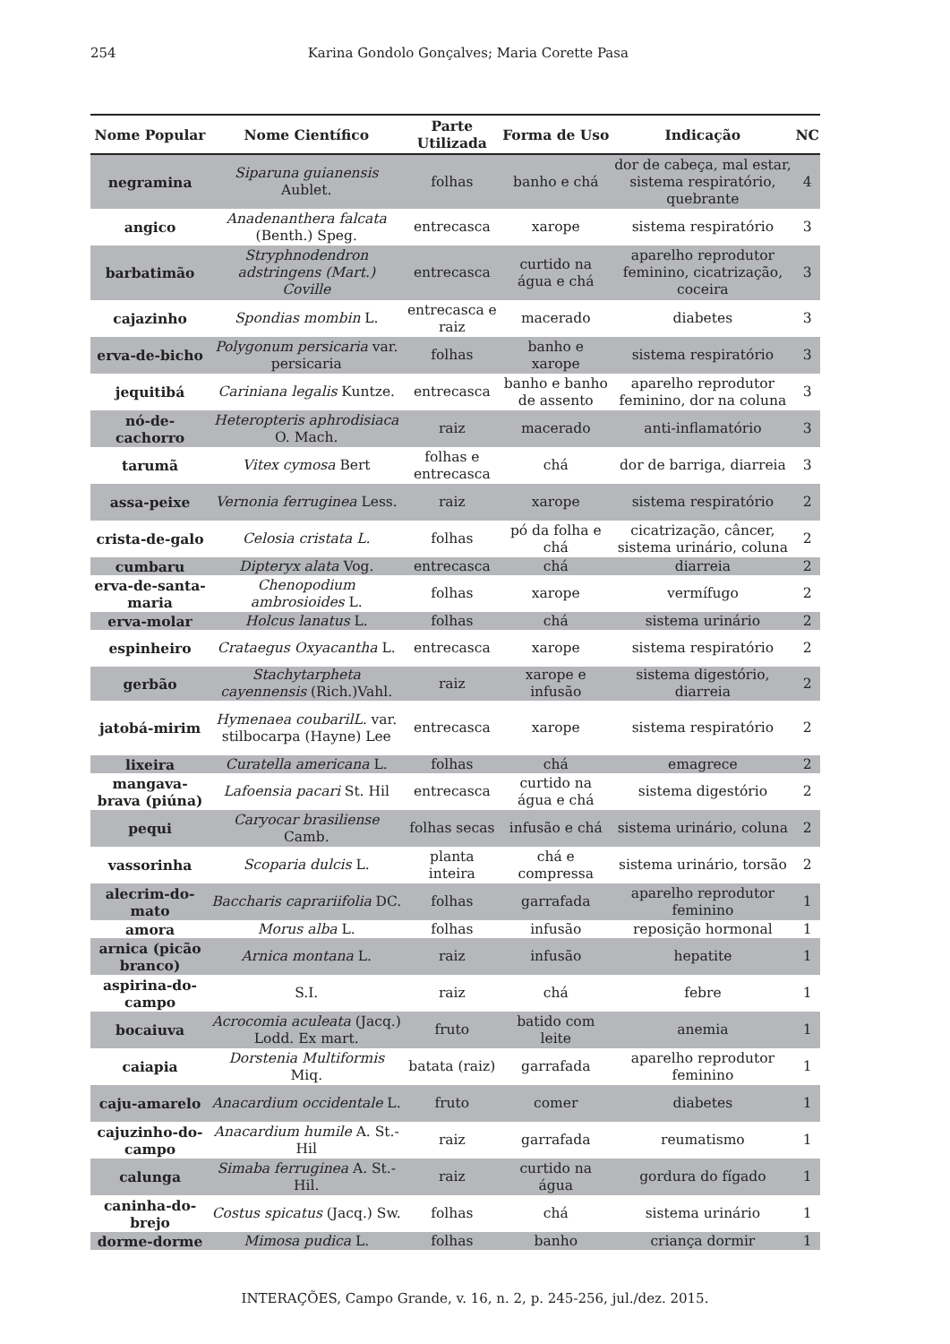254 Karina Gondolo Gonçalves; Maria Corette Pasa
| Nome Popular | Nome Científico | Parte Utilizada | Forma de Uso | Indicação | NC |
| --- | --- | --- | --- | --- | --- |
| negramina | Siparuna guianensis Aublet. | folhas | banho e chá | dor de cabeça, mal estar, sistema respiratório, quebrante | 4 |
| angico | Anadenanthera falcata (Benth.) Speg. | entrecasca | xarope | sistema respiratório | 3 |
| barbatimão | Stryphnodendron adstringens (Mart.) Coville | entrecasca | curtido na água e chá | aparelho reprodutor feminino, cicatrização, coceira | 3 |
| cajazinho | Spondias mombin L. | entrecasca e raiz | macerado | diabetes | 3 |
| erva-de-bicho | Polygonum persicaria var. persicaria | folhas | banho e xarope | sistema respiratório | 3 |
| jequitibá | Cariniana legalis Kuntze. | entrecasca | banho e banho de assento | aparelho reprodutor feminino, dor na coluna | 3 |
| nó-de-cachorro | Heteropteris aphrodisiaca O. Mach. | raiz | macerado | anti-inflamatório | 3 |
| tarumã | Vitex cymosa Bert | folhas e entrecasca | chá | dor de barriga, diarreia | 3 |
| assa-peixe | Vernonia ferruginea Less. | raiz | xarope | sistema respiratório | 2 |
| crista-de-galo | Celosia cristata L. | folhas | pó da folha e chá | cicatrização, câncer, sistema urinário, coluna | 2 |
| cumbaru | Dipteryx alata Vog. | entrecasca | chá | diarreia | 2 |
| erva-de-santa-maria | Chenopodium ambrosioides L. | folhas | xarope | vermífugo | 2 |
| erva-molar | Holcus lanatus L. | folhas | chá | sistema urinário | 2 |
| espinheiro | Crataegus Oxyacantha L. | entrecasca | xarope | sistema respiratório | 2 |
| gerbão | Stachytarpheta cayennensis (Rich.)Vahl. | raiz | xarope e infusão | sistema digestório, diarreia | 2 |
| jatobá-mirim | Hymenaea coubarilL. var. stilbocarpa (Hayne) Lee | entrecasca | xarope | sistema respiratório | 2 |
| lixeira | Curatella americana L. | folhas | chá | emagrece | 2 |
| mangava-brava (piúna) | Lafoensia pacari St. Hil | entrecasca | curtido na água e chá | sistema digestório | 2 |
| pequi | Caryocar brasiliense Camb. | folhas secas | infusão e chá | sistema urinário, coluna | 2 |
| vassorinha | Scoparia dulcis L. | planta inteira | chá e compressa | sistema urinário, torsão | 2 |
| alecrim-do-mato | Baccharis caprariifolia DC. | folhas | garrafada | aparelho reprodutor feminino | 1 |
| amora | Morus alba L. | folhas | infusão | reposição hormonal | 1 |
| arnica (picão branco) | Arnica montana L. | raiz | infusão | hepatite | 1 |
| aspirina-do-campo | S.I. | raiz | chá | febre | 1 |
| bocaiuva | Acrocomia aculeata (Jacq.) Lodd. Ex mart. | fruto | batido com leite | anemia | 1 |
| caiapia | Dorstenia Multiformis Miq. | batata (raiz) | garrafada | aparelho reprodutor feminino | 1 |
| caju-amarelo | Anacardium occidentale L. | fruto | comer | diabetes | 1 |
| cajuzinho-do-campo | Anacardium humile A. St.-Hil | raiz | garrafada | reumatismo | 1 |
| calunga | Simaba ferruginea A. St.-Hil. | raiz | curtido na água | gordura do fígado | 1 |
| caninha-do-brejo | Costus spicatus (Jacq.) Sw. | folhas | chá | sistema urinário | 1 |
| dorme-dorme | Mimosa pudica L. | folhas | banho | criança dormir | 1 |
INTERAÇÕES, Campo Grande, v. 16, n. 2, p. 245-256, jul./dez. 2015.